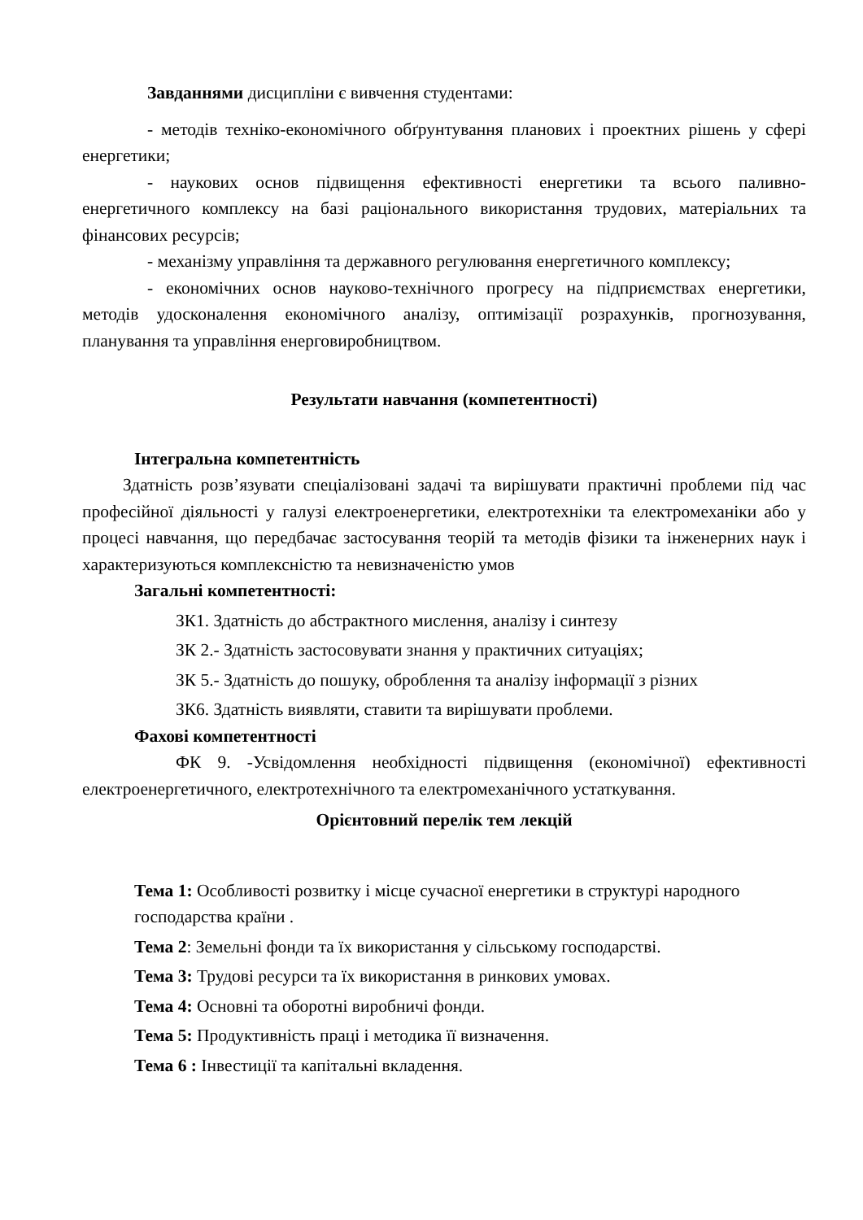Завданнями дисципліни є вивчення студентами:
- методів техніко-економічного обґрунтування планових і проектних рішень у сфері енергетики;
- наукових основ підвищення ефективності енергетики та всього паливно-енергетичного комплексу на базі раціонального використання трудових, матеріальних та фінансових ресурсів;
- механізму управління та державного регулювання енергетичного комплексу;
- економічних основ науково-технічного прогресу на підприємствах енергетики, методів удосконалення економічного аналізу, оптимізації розрахунків, прогнозування, планування та управління енерговиробництвом.
Результати навчання (компетентності)
Інтегральна компетентність
Здатність розв’язувати спеціалізовані задачі та вирішувати практичні проблеми під час професійної діяльності у галузі електроенергетики, електротехніки та електромеханіки або у процесі навчання, що передбачає застосування теорій та методів фізики та інженерних наук і характеризуються комплексністю та невизначеністю умов
Загальні компетентності:
ЗК1. Здатність до абстрактного мислення, аналізу і синтезу
ЗК 2.- Здатність застосовувати знання у практичних ситуаціях;
ЗК 5.- Здатність до пошуку, оброблення та аналізу інформації з різних
ЗК6. Здатність виявляти, ставити та вирішувати проблеми.
Фахові компетентності
ФК 9. -Усвідомлення необхідності підвищення (економічної) ефективності електроенергетичного, електротехнічного та електромеханічного устаткування.
Орієнтовний перелік тем лекцій
Тема 1: Особливості розвитку і місце сучасної енергетики в структурі народного господарства країни .
Тема 2: Земельні фонди та їх використання у сільському господарстві.
Тема 3: Трудові ресурси та їх використання в ринкових умовах.
Тема 4: Основні та оборотні виробничі фонди.
Тема 5: Продуктивність праці і методика її визначення.
Тема 6 : Інвестиції та капітальні вкладення.